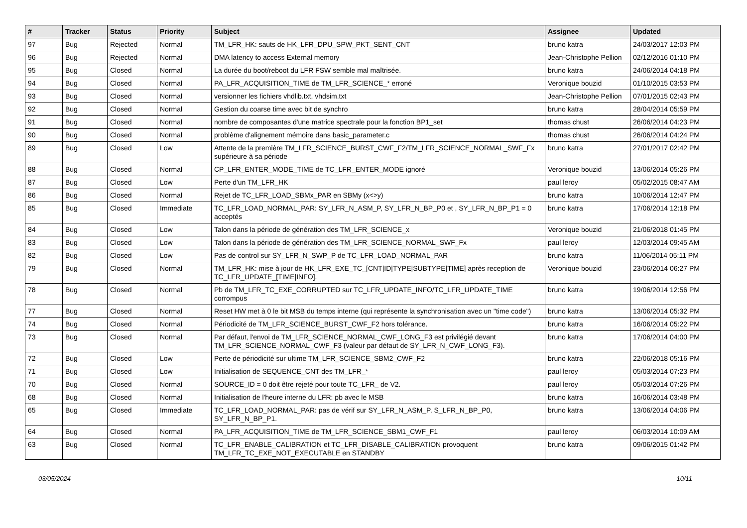| # | Tracker | Status | Priority | Subject | Assignee | Updated |
| --- | --- | --- | --- | --- | --- | --- |
| 97 | Bug | Rejected | Normal | TM_LFR_HK: sauts de HK_LFR_DPU_SPW_PKT_SENT_CNT | bruno katra | 24/03/2017 12:03 PM |
| 96 | Bug | Rejected | Normal | DMA latency to access External memory | Jean-Christophe Pellion | 02/12/2016 01:10 PM |
| 95 | Bug | Closed | Normal | La durée du boot/reboot du LFR FSW semble mal maîtrisée. | bruno katra | 24/06/2014 04:18 PM |
| 94 | Bug | Closed | Normal | PA_LFR_ACQUISITION_TIME de TM_LFR_SCIENCE_* erroné | Veronique bouzid | 01/10/2015 03:53 PM |
| 93 | Bug | Closed | Normal | versionner les fichiers vhdlib.txt, vhdsim.txt | Jean-Christophe Pellion | 07/01/2015 02:43 PM |
| 92 | Bug | Closed | Normal | Gestion du coarse time avec bit de synchro | bruno katra | 28/04/2014 05:59 PM |
| 91 | Bug | Closed | Normal | nombre de composantes d'une matrice spectrale pour la fonction BP1_set | thomas chust | 26/06/2014 04:23 PM |
| 90 | Bug | Closed | Normal | problème d'alignement mémoire dans basic_parameter.c | thomas chust | 26/06/2014 04:24 PM |
| 89 | Bug | Closed | Low | Attente de la première TM_LFR_SCIENCE_BURST_CWF_F2/TM_LFR_SCIENCE_NORMAL_SWF_Fx supérieure à sa période | bruno katra | 27/01/2017 02:42 PM |
| 88 | Bug | Closed | Normal | CP_LFR_ENTER_MODE_TIME de TC_LFR_ENTER_MODE ignoré | Veronique bouzid | 13/06/2014 05:26 PM |
| 87 | Bug | Closed | Low | Perte d'un TM_LFR_HK | paul leroy | 05/02/2015 08:47 AM |
| 86 | Bug | Closed | Normal | Rejet de TC_LFR_LOAD_SBMx_PAR en SBMy (x<>y) | bruno katra | 10/06/2014 12:47 PM |
| 85 | Bug | Closed | Immediate | TC_LFR_LOAD_NORMAL_PAR: SY_LFR_N_ASM_P, SY_LFR_N_BP_P0 et , SY_LFR_N_BP_P1 = 0 acceptés | bruno katra | 17/06/2014 12:18 PM |
| 84 | Bug | Closed | Low | Talon dans la période de génération des TM_LFR_SCIENCE_x | Veronique bouzid | 21/06/2018 01:45 PM |
| 83 | Bug | Closed | Low | Talon dans la période de génération des TM_LFR_SCIENCE_NORMAL_SWF_Fx | paul leroy | 12/03/2014 09:45 AM |
| 82 | Bug | Closed | Low | Pas de control sur SY_LFR_N_SWP_P de TC_LFR_LOAD_NORMAL_PAR | bruno katra | 11/06/2014 05:11 PM |
| 79 | Bug | Closed | Normal | TM_LFR_HK: mise à jour de HK_LFR_EXE_TC_[CNT/ID/TYPE/SUBTYPE/TIME] après reception de TC_LFR_UPDATE_[TIME/INFO]. | Veronique bouzid | 23/06/2014 06:27 PM |
| 78 | Bug | Closed | Normal | Pb de TM_LFR_TC_EXE_CORRUPTED sur TC_LFR_UPDATE_INFO/TC_LFR_UPDATE_TIME corrompus | bruno katra | 19/06/2014 12:56 PM |
| 77 | Bug | Closed | Normal | Reset HW met à 0 le bit MSB du temps interne (qui représente la synchronisation avec un "time code") | bruno katra | 13/06/2014 05:32 PM |
| 74 | Bug | Closed | Normal | Périodicité de TM_LFR_SCIENCE_BURST_CWF_F2 hors tolérance. | bruno katra | 16/06/2014 05:22 PM |
| 73 | Bug | Closed | Normal | Par défaut, l'envoi de TM_LFR_SCIENCE_NORMAL_CWF_LONG_F3 est privilégié devant TM_LFR_SCIENCE_NORMAL_CWF_F3 (valeur par défaut de SY_LFR_N_CWF_LONG_F3). | bruno katra | 17/06/2014 04:00 PM |
| 72 | Bug | Closed | Low | Perte de périodicité sur ultime TM_LFR_SCIENCE_SBM2_CWF_F2 | bruno katra | 22/06/2018 05:16 PM |
| 71 | Bug | Closed | Low | Initialisation de SEQUENCE_CNT des TM_LFR_* | paul leroy | 05/03/2014 07:23 PM |
| 70 | Bug | Closed | Normal | SOURCE_ID = 0 doit être rejeté pour toute TC_LFR_ de V2. | paul leroy | 05/03/2014 07:26 PM |
| 68 | Bug | Closed | Normal | Initialisation de l'heure interne du LFR: pb avec le MSB | bruno katra | 16/06/2014 03:48 PM |
| 65 | Bug | Closed | Immediate | TC_LFR_LOAD_NORMAL_PAR: pas de vérif sur SY_LFR_N_ASM_P, S_LFR_N_BP_P0, SY_LFR_N_BP_P1. | bruno katra | 13/06/2014 04:06 PM |
| 64 | Bug | Closed | Normal | PA_LFR_ACQUISITION_TIME de TM_LFR_SCIENCE_SBM1_CWF_F1 | paul leroy | 06/03/2014 10:09 AM |
| 63 | Bug | Closed | Normal | TC_LFR_ENABLE_CALIBRATION et TC_LFR_DISABLE_CALIBRATION provoquent TM_LFR_TC_EXE_NOT_EXECUTABLE en STANDBY | bruno katra | 09/06/2015 01:42 PM |
03/05/2024 10/11